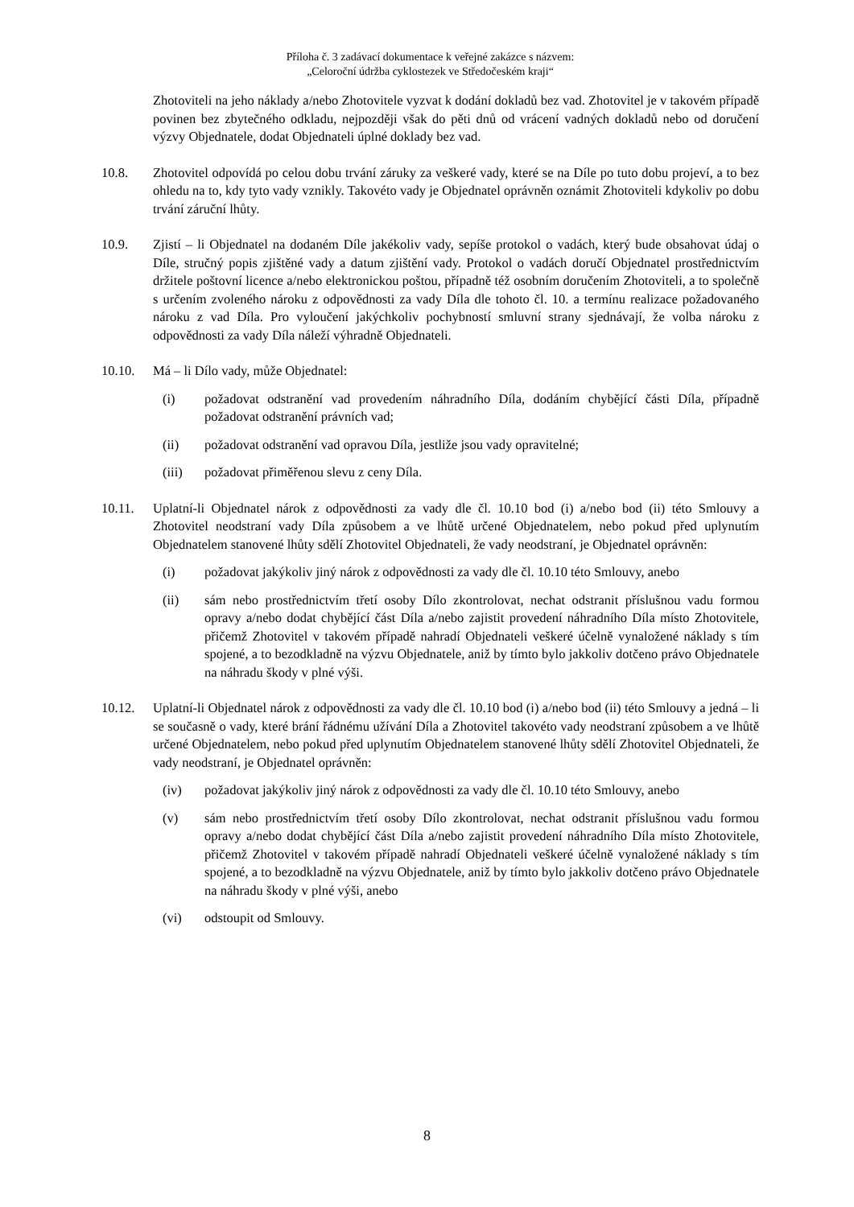Příloha č. 3 zadávací dokumentace k veřejné zakázce s názvem:
„Celoroční údržba cyklostezek ve Středočeském kraji“
Zhotoviteli na jeho náklady a/nebo Zhotovitele vyzvat k dodání dokladů bez vad. Zhotovitel je v takovém případě povinen bez zbytečného odkladu, nejpozději však do pěti dnů od vrácení vadných dokladů nebo od doručení výzvy Objednatele, dodat Objednateli úplné doklady bez vad.
10.8. Zhotovitel odpovídá po celou dobu trvání záruky za veškeré vady, které se na Díle po tuto dobu projeví, a to bez ohledu na to, kdy tyto vady vznikly. Takovéto vady je Objednatel oprávněn oznámit Zhotoviteli kdykoliv po dobu trvání záruční lhůty.
10.9. Zjistí – li Objednatel na dodaném Díle jakékoliv vady, sepíše protokol o vadách, který bude obsahovat údaj o Díle, stručný popis zjištěné vady a datum zjištění vady. Protokol o vadách doručí Objednatel prostřednictvím držitele poštovní licence a/nebo elektronickou poštou, případně též osobním doručením Zhotoviteli, a to společně s určením zvoleného nároku z odpovědnosti za vady Díla dle tohoto čl. 10. a termínu realizace požadovaného nároku z vad Díla. Pro vyloučení jakýchkoliv pochybností smluvní strany sjednávají, že volba nároku z odpovědnosti za vady Díla náleží výhradně Objednateli.
10.10. Má – li Dílo vady, může Objednatel:
(i) požadovat odstranění vad provedením náhradního Díla, dodáním chybějící části Díla, případně požadovat odstranění právních vad;
(ii) požadovat odstranění vad opravou Díla, jestliže jsou vady opravitelné;
(iii) požadovat přiměřenou slevu z ceny Díla.
10.11. Uplatní-li Objednatel nárok z odpovědnosti za vady dle čl. 10.10 bod (i) a/nebo bod (ii) této Smlouvy a Zhotovitel neodstraní vady Díla způsobem a ve lhůtě určené Objednatelem, nebo pokud před uplynutím Objednatelem stanovené lhůty sdělí Zhotovitel Objednateli, že vady neodstraní, je Objednatel oprávněn:
(i) požadovat jakýkoliv jiný nárok z odpovědnosti za vady dle čl. 10.10 této Smlouvy, anebo
(ii) sám nebo prostřednictvím třetí osoby Dílo zkontrolovat, nechat odstranit příslušnou vadu formou opravy a/nebo dodat chybějící část Díla a/nebo zajistit provedení náhradního Díla místo Zhotovitele, přičemž Zhotovitel v takovém případě nahradí Objednateli veškeré účelně vynaložené náklady s tím spojené, a to bezodkladně na výzvu Objednatele, aniž by tímto bylo jakkoliv dotčeno právo Objednatele na náhradu škody v plné výši.
10.12. Uplatní-li Objednatel nárok z odpovědnosti za vady dle čl. 10.10 bod (i) a/nebo bod (ii) této Smlouvy a jedná – li se současně o vady, které brání řádnému užívání Díla a Zhotovitel takovéto vady neodstraní způsobem a ve lhůtě určené Objednatelem, nebo pokud před uplynutím Objednatelem stanovené lhůty sdělí Zhotovitel Objednateli, že vady neodstraní, je Objednatel oprávněn:
(iv) požadovat jakýkoliv jiný nárok z odpovědnosti za vady dle čl. 10.10 této Smlouvy, anebo
(v) sám nebo prostřednictvím třetí osoby Dílo zkontrolovat, nechat odstranit příslušnou vadu formou opravy a/nebo dodat chybějící část Díla a/nebo zajistit provedení náhradního Díla místo Zhotovitele, přičemž Zhotovitel v takovém případě nahradí Objednateli veškeré účelně vynaložené náklady s tím spojené, a to bezodkladně na výzvu Objednatele, aniž by tímto bylo jakkoliv dotčeno právo Objednatele na náhradu škody v plné výši, anebo
(vi) odstoupit od Smlouvy.
8